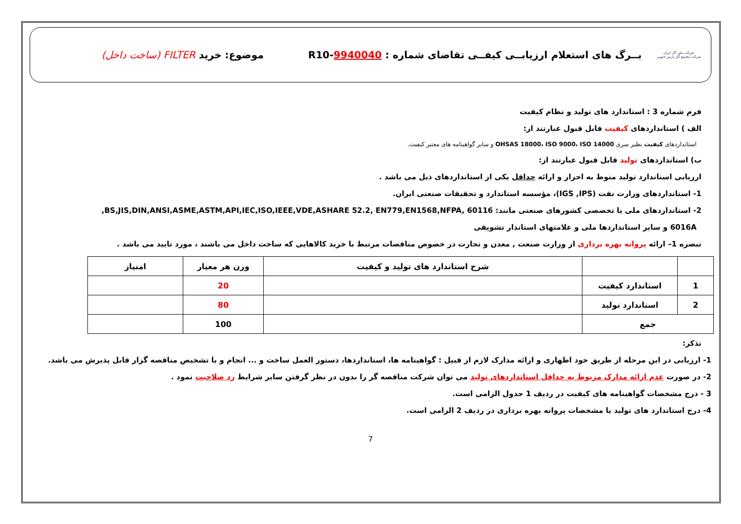شرکت ملی گاز ایران
شرکت مجتمع گاز پارس جنوبی
بــرگ های استعلام ارزیابــی کیفــی تقاضای شماره : 9940040-R10
موضوع: خرید FILTER (ساخت داخل)
فرم شماره 3 : استاندارد های تولید و نظام کیفیت
الف ) استانداردهای کیفیت قابل قبول عبارتند از:
استانداردهای کیفیت نظیر سری OHSAS 18000، ISO 9000، ISO 14000 و سایر گواهینامه های معتبر کیفیت.
ب) استانداردهای تولید قابل قبول عبارتند از:
ارزیابی استاندارد تولید منوط به احراز و ارائه حداقل یکی از استانداردهای ذیل می باشد .
1- استانداردهای وزارت نفت (IGS ,IPS)، مؤسسه استاندارد و تحقیقات صنعتی ایران.
2- استانداردهای ملی یا تخصصی کشورهای صنعتی مانند: BS,JIS,DIN,ANSI,ASME,ASTM,API,IEC,ISO,IEEE,VDE,ASHARE 52.2, EN779,EN1568,NFPA, 60116,
6016A و سایر استانداردها ملی و علامتهای استاندار تشویقی
تبصره 1– ارائه پروانه بهره برداری از وزارت صنعت , معدن و تجارت در خصوص مناقصات مرتبط با خرید کالاهایی که ساخت داخل می باشند ، مورد تایید می باشد .
| | | شرح استاندارد های تولید و کیفیت | وزن هر معیار | امتیاز |
| --- | --- | --- | --- | --- |
| 1 | استاندارد کیفیت | | 20 | |
| 2 | استاندارد تولید | | 80 | |
| جمع | | | 100 | |
تذکر:
1- ارزیابی در این مرحله از طریق خود اظهاری و ارائه مدارک لازم از قبیل : گواهینامه ها، استانداردها، دستور العمل ساخت و ... انجام و با تشخیص مناقصه گزار قابل پذیرش می باشد.
2- در صورت عدم ارائه مدارک مربوط به حداقل استانداردهای تولید می توان شرکت مناقصه گر را بدون در نظر گرفتن سایر شرایط رد صلاحیت نمود .
3 - درج مشخصات گواهینامه های کیفیت در ردیف 1 جدول الزامی است.
4- درج استاندارد های تولید یا مشخصات پروانه بهره برداری در ردیف 2 الزامی است.
7